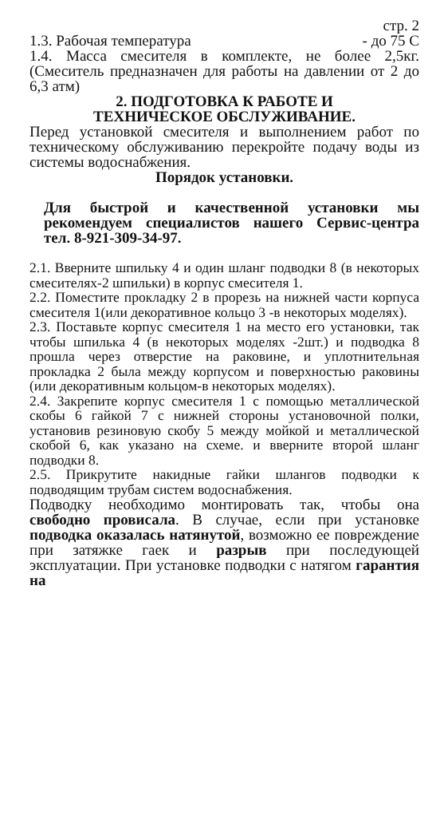стр. 2
1.3. Рабочая температура - до 75 С
1.4. Масса смесителя в комплекте, не более 2,5кг. (Смеситель предназначен для работы на давлении от 2 до 6,3 атм)
2. ПОДГОТОВКА К РАБОТЕ И
ТЕХНИЧЕСКОЕ ОБСЛУЖИВАНИЕ.
Перед установкой смесителя и выполнением работ по техническому обслуживанию перекройте подачу воды из системы водоснабжения.
Порядок установки.
Для быстрой и качественной установки мы рекомендуем специалистов нашего Сервис-центра тел. 8-921-309-34-97.
2.1. Вверните шпильку 4 и один шланг подводки 8 (в некоторых смесителях-2 шпильки) в корпус смесителя 1.
2.2. Поместите прокладку 2 в прорезь на нижней части корпуса смесителя 1(или декоративное кольцо 3 -в некоторых моделях).
2.3. Поставьте корпус смесителя 1 на место его установки, так чтобы шпилька 4 (в некоторых моделях -2шт.) и подводка 8 прошла через отверстие на раковине, и уплотнительная прокладка 2 была между корпусом и поверхностью раковины (или декоративным кольцом-в некоторых моделях).
2.4. Закрепите корпус смесителя 1 с помощью металлической скобы 6 гайкой 7 с нижней стороны установочной полки, установив резиновую скобу 5 между мойкой и металлической скобой 6, как указано на схеме. и вверните второй шланг подводки 8.
2.5. Прикрутите накидные гайки шлангов подводки к подводящим трубам систем водоснабжения.
Подводку необходимо монтировать так, чтобы она свободно провисала. В случае, если при установке подводка оказалась натянутой, возможно ее повреждение при затяжке гаек и разрыв при последующей эксплуатации. При установке подводки с натягом гарантия на